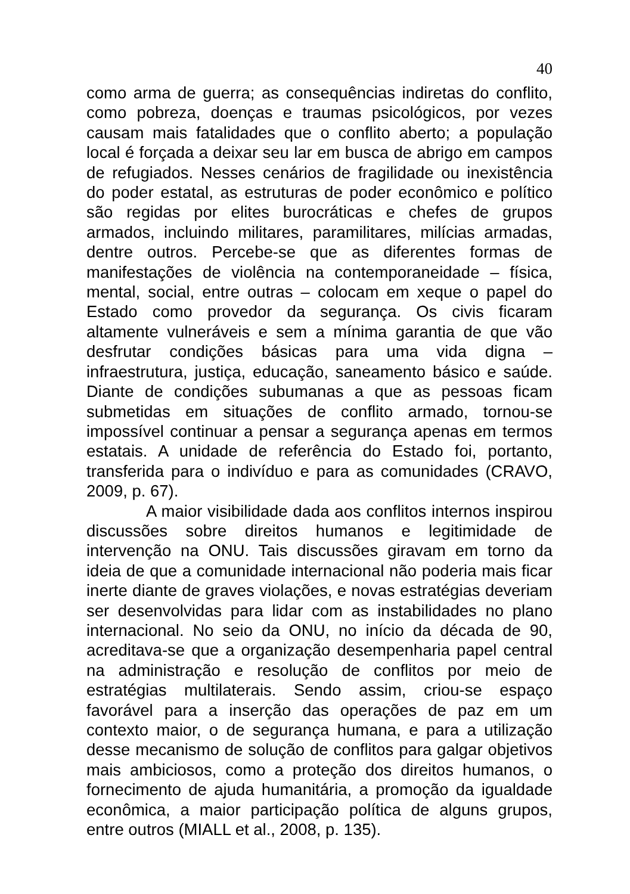40
como arma de guerra; as consequências indiretas do conflito, como pobreza, doenças e traumas psicológicos, por vezes causam mais fatalidades que o conflito aberto; a população local é forçada a deixar seu lar em busca de abrigo em campos de refugiados. Nesses cenários de fragilidade ou inexistência do poder estatal, as estruturas de poder econômico e político são regidas por elites burocráticas e chefes de grupos armados, incluindo militares, paramilitares, milícias armadas, dentre outros. Percebe-se que as diferentes formas de manifestações de violência na contemporaneidade – física, mental, social, entre outras – colocam em xeque o papel do Estado como provedor da segurança. Os civis ficaram altamente vulneráveis e sem a mínima garantia de que vão desfrutar condições básicas para uma vida digna – infraestrutura, justiça, educação, saneamento básico e saúde. Diante de condições subumanas a que as pessoas ficam submetidas em situações de conflito armado, tornou-se impossível continuar a pensar a segurança apenas em termos estatais. A unidade de referência do Estado foi, portanto, transferida para o indivíduo e para as comunidades (CRAVO, 2009, p. 67).
A maior visibilidade dada aos conflitos internos inspirou discussões sobre direitos humanos e legitimidade de intervenção na ONU. Tais discussões giravam em torno da ideia de que a comunidade internacional não poderia mais ficar inerte diante de graves violações, e novas estratégias deveriam ser desenvolvidas para lidar com as instabilidades no plano internacional. No seio da ONU, no início da década de 90, acreditava-se que a organização desempenharia papel central na administração e resolução de conflitos por meio de estratégias multilaterais. Sendo assim, criou-se espaço favorável para a inserção das operações de paz em um contexto maior, o de segurança humana, e para a utilização desse mecanismo de solução de conflitos para galgar objetivos mais ambiciosos, como a proteção dos direitos humanos, o fornecimento de ajuda humanitária, a promoção da igualdade econômica, a maior participação política de alguns grupos, entre outros (MIALL et al., 2008, p. 135).